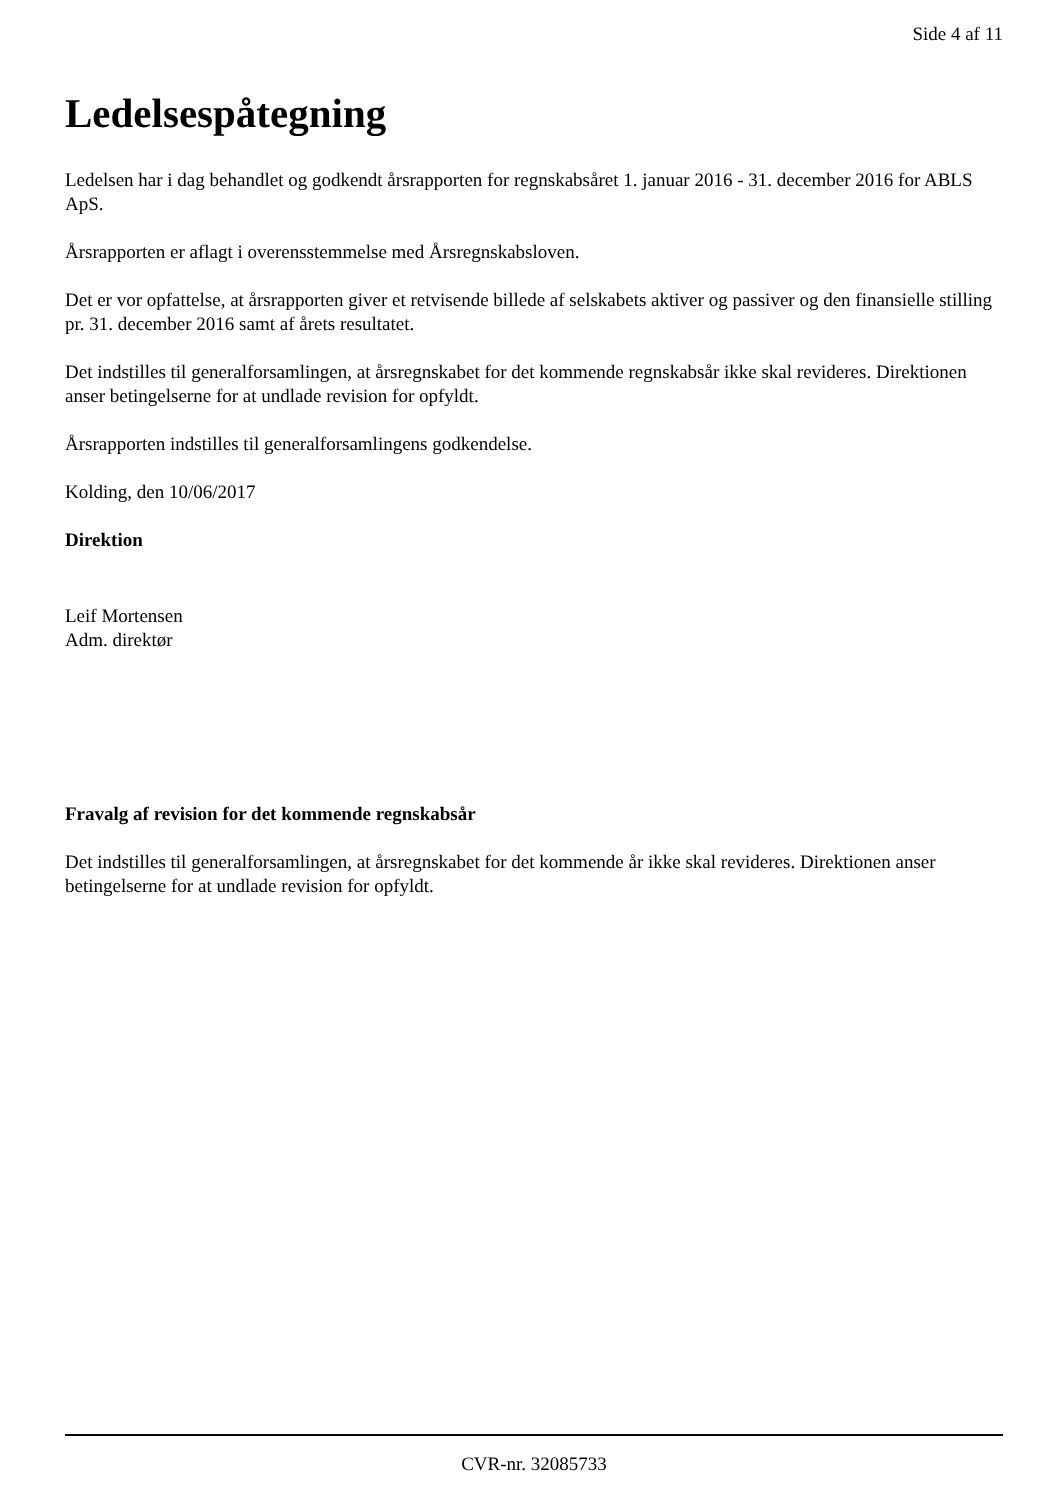Side 4 af 11
Ledelsespåtegning
Ledelsen har i dag behandlet og godkendt årsrapporten for regnskabsåret 1. januar 2016 - 31. december 2016 for ABLS ApS.
Årsrapporten er aflagt i overensstemmelse med Årsregnskabsloven.
Det er vor opfattelse, at årsrapporten giver et retvisende billede af selskabets aktiver og passiver og den finansielle stilling pr. 31. december 2016 samt af årets resultatet.
Det indstilles til generalforsamlingen, at årsregnskabet for det kommende regnskabsår ikke skal revideres. Direktionen anser betingelserne for at undlade revision for opfyldt.
Årsrapporten indstilles til generalforsamlingens godkendelse.
Kolding, den 10/06/2017
Direktion
Leif Mortensen
Adm. direktør
Fravalg af revision for det kommende regnskabsår
Det indstilles til generalforsamlingen, at årsregnskabet for det kommende år ikke skal revideres. Direktionen anser betingelserne for at undlade revision for opfyldt.
CVR-nr. 32085733